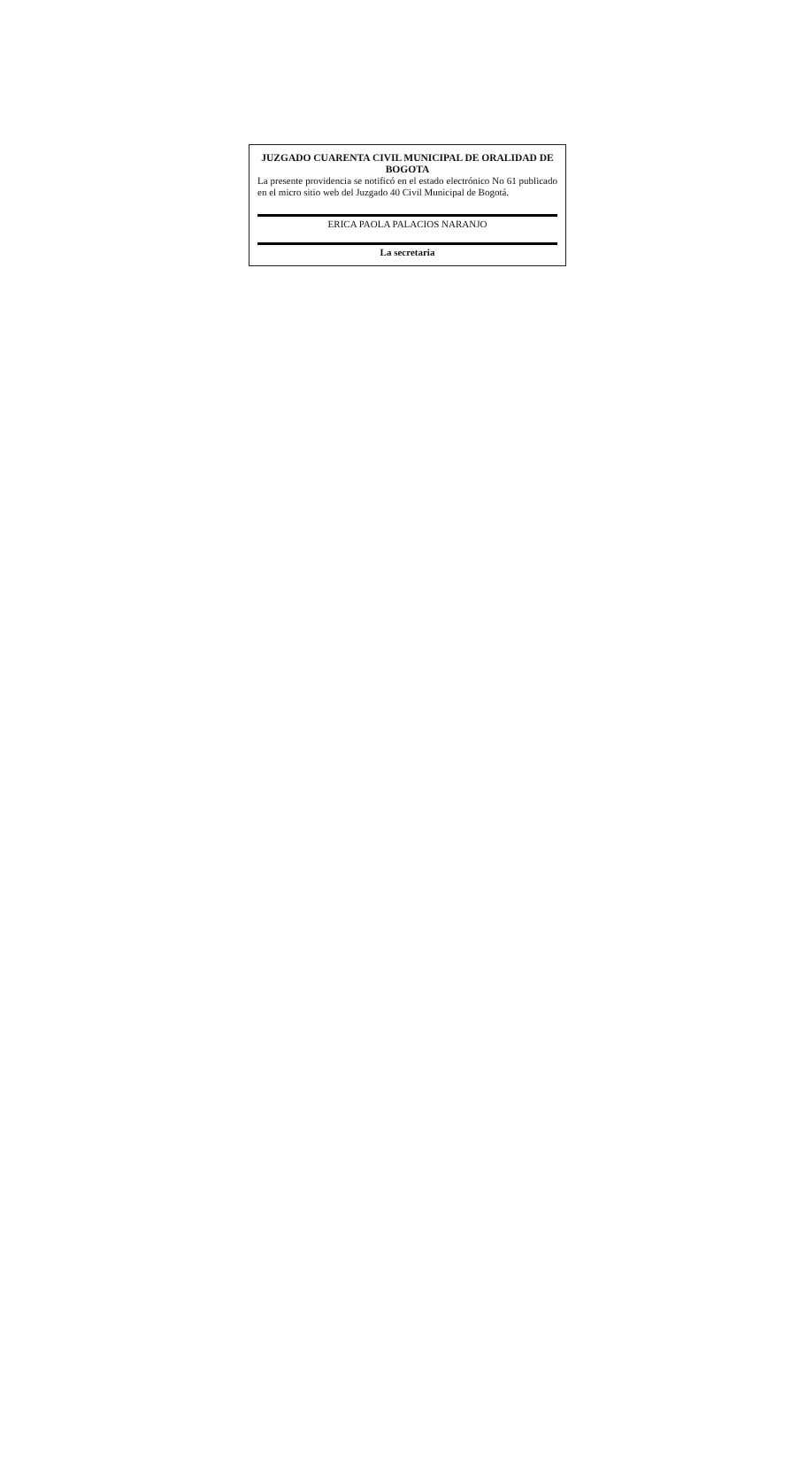JUZGADO CUARENTA CIVIL MUNICIPAL DE ORALIDAD DE BOGOTA
La presente providencia se notificó en el estado electrónico No 61 publicado en el micro sitio web del Juzgado 40 Civil Municipal de Bogotá.
ERICA PAOLA PALACIOS NARANJO
La secretaria